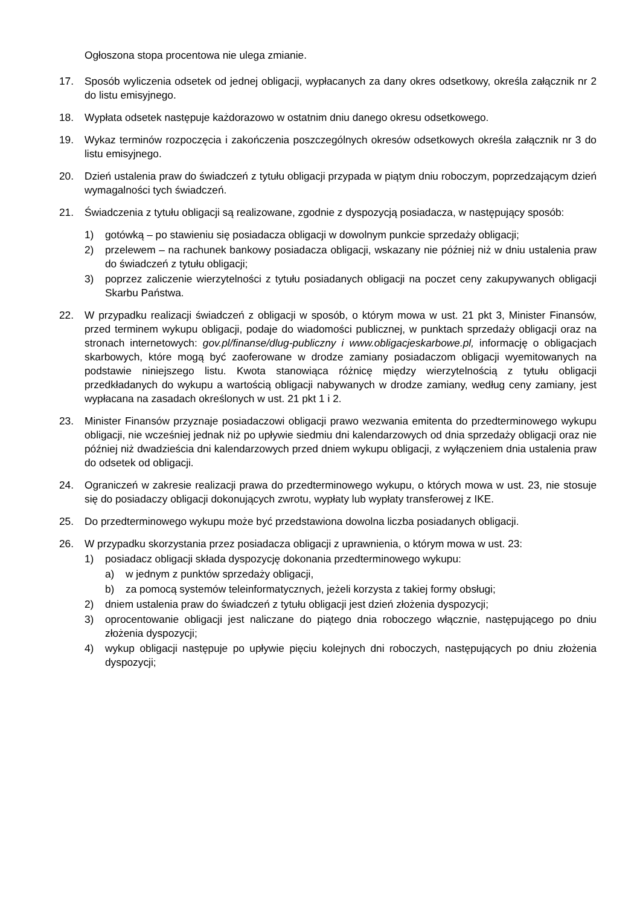Ogłoszona stopa procentowa nie ulega zmianie.
17. Sposób wyliczenia odsetek od jednej obligacji, wypłacanych za dany okres odsetkowy, określa załącznik nr 2 do listu emisyjnego.
18. Wypłata odsetek następuje każdorazowo w ostatnim dniu danego okresu odsetkowego.
19. Wykaz terminów rozpoczęcia i zakończenia poszczególnych okresów odsetkowych określa załącznik nr 3 do listu emisyjnego.
20. Dzień ustalenia praw do świadczeń z tytułu obligacji przypada w piątym dniu roboczym, poprzedzającym dzień wymagalności tych świadczeń.
21. Świadczenia z tytułu obligacji są realizowane, zgodnie z dyspozycją posiadacza, w następujący sposób:
1) gotówką – po stawieniu się posiadacza obligacji w dowolnym punkcie sprzedaży obligacji;
2) przelewem – na rachunek bankowy posiadacza obligacji, wskazany nie później niż w dniu ustalenia praw do świadczeń z tytułu obligacji;
3) poprzez zaliczenie wierzytelności z tytułu posiadanych obligacji na poczet ceny zakupywanych obligacji Skarbu Państwa.
22. W przypadku realizacji świadczeń z obligacji w sposób, o którym mowa w ust. 21 pkt 3, Minister Finansów, przed terminem wykupu obligacji, podaje do wiadomości publicznej, w punktach sprzedaży obligacji oraz na stronach internetowych: gov.pl/finanse/dlug-publiczny i www.obligacjeskarbowe.pl, informację o obligacjach skarbowych, które mogą być zaoferowane w drodze zamiany posiadaczom obligacji wyemitowanych na podstawie niniejszego listu. Kwota stanowiąca różnicę między wierzytelnością z tytułu obligacji przedkładanych do wykupu a wartością obligacji nabywanych w drodze zamiany, według ceny zamiany, jest wypłacana na zasadach określonych w ust. 21 pkt 1 i 2.
23. Minister Finansów przyznaje posiadaczowi obligacji prawo wezwania emitenta do przedterminowego wykupu obligacji, nie wcześniej jednak niż po upływie siedmiu dni kalendarzowych od dnia sprzedaży obligacji oraz nie później niż dwadzieścia dni kalendarzowych przed dniem wykupu obligacji, z wyłączeniem dnia ustalenia praw do odsetek od obligacji.
24. Ograniczeń w zakresie realizacji prawa do przedterminowego wykupu, o których mowa w ust. 23, nie stosuje się do posiadaczy obligacji dokonujących zwrotu, wypłaty lub wypłaty transferowej z IKE.
25. Do przedterminowego wykupu może być przedstawiona dowolna liczba posiadanych obligacji.
26. W przypadku skorzystania przez posiadacza obligacji z uprawnienia, o którym mowa w ust. 23:
1) posiadacz obligacji składa dyspozycję dokonania przedterminowego wykupu:
a) w jednym z punktów sprzedaży obligacji,
b) za pomocą systemów teleinformatycznych, jeżeli korzysta z takiej formy obsługi;
2) dniem ustalenia praw do świadczeń z tytułu obligacji jest dzień złożenia dyspozycji;
3) oprocentowanie obligacji jest naliczane do piątego dnia roboczego włącznie, następującego po dniu złożenia dyspozycji;
4) wykup obligacji następuje po upływie pięciu kolejnych dni roboczych, następujących po dniu złożenia dyspozycji;